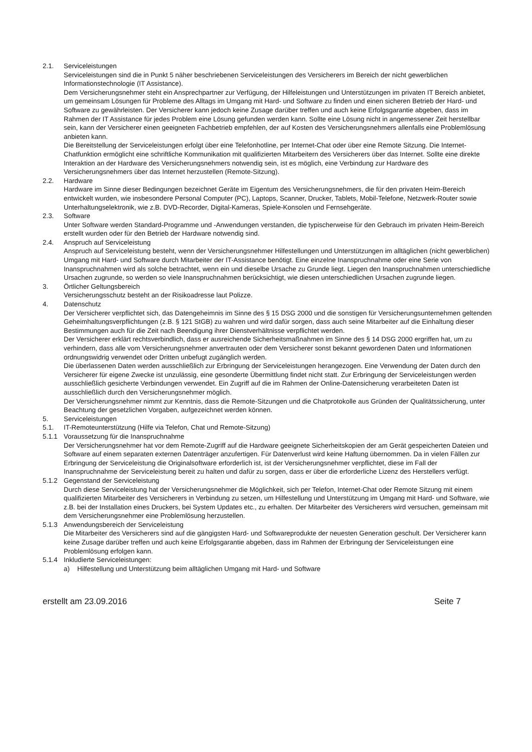2.1. Serviceleistungen
Serviceleistungen sind die in Punkt 5 näher beschriebenen Serviceleistungen des Versicherers im Bereich der nicht gewerblichen Informationstechnologie (IT Assistance).
Dem Versicherungsnehmer steht ein Ansprechpartner zur Verfügung, der Hilfeleistungen und Unterstützungen im privaten IT Bereich anbietet, um gemeinsam Lösungen für Probleme des Alltags im Umgang mit Hard- und Software zu finden und einen sicheren Betrieb der Hard- und Software zu gewährleisten. Der Versicherer kann jedoch keine Zusage darüber treffen und auch keine Erfolgsgarantie abgeben, dass im Rahmen der IT Assistance für jedes Problem eine Lösung gefunden werden kann. Sollte eine Lösung nicht in angemessener Zeit herstellbar sein, kann der Versicherer einen geeigneten Fachbetrieb empfehlen, der auf Kosten des Versicherungsnehmers allenfalls eine Problemlösung anbieten kann.
Die Bereitstellung der Serviceleistungen erfolgt über eine Telefonhotline, per Internet-Chat oder über eine Remote Sitzung. Die Internet-Chatfunktion ermöglicht eine schriftliche Kommunikation mit qualifizierten Mitarbeitern des Versicherers über das Internet. Sollte eine direkte Interaktion an der Hardware des Versicherungsnehmers notwendig sein, ist es möglich, eine Verbindung zur Hardware des Versicherungsnehmers über das Internet herzustellen (Remote-Sitzung).
2.2. Hardware
Hardware im Sinne dieser Bedingungen bezeichnet Geräte im Eigentum des Versicherungsnehmers, die für den privaten Heim-Bereich entwickelt wurden, wie insbesondere Personal Computer (PC), Laptops, Scanner, Drucker, Tablets, Mobil-Telefone, Netzwerk-Router sowie Unterhaltungselektronik, wie z.B. DVD-Recorder, Digital-Kameras, Spiele-Konsolen und Fernsehgeräte.
2.3. Software
Unter Software werden Standard-Programme und -Anwendungen verstanden, die typischerweise für den Gebrauch im privaten Heim-Bereich erstellt wurden oder für den Betrieb der Hardware notwendig sind.
2.4. Anspruch auf Serviceleistung
Anspruch auf Serviceleistung besteht, wenn der Versicherungsnehmer Hilfestellungen und Unterstützungen im alltäglichen (nicht gewerblichen) Umgang mit Hard- und Software durch Mitarbeiter der IT-Assistance benötigt. Eine einzelne Inanspruchnahme oder eine Serie von Inanspruchnahmen wird als solche betrachtet, wenn ein und dieselbe Ursache zu Grunde liegt. Liegen den Inanspruchnahmen unterschiedliche Ursachen zugrunde, so werden so viele Inanspruchnahmen berücksichtigt, wie diesen unterschiedlichen Ursachen zugrunde liegen.
3. Örtlicher Geltungsbereich
Versicherungsschutz besteht an der Risikoadresse laut Polizze.
4. Datenschutz
Der Versicherer verpflichtet sich, das Datengeheimnis im Sinne des § 15 DSG 2000 und die sonstigen für Versicherungsunternehmen geltenden Geheimhaltungsverpflichtungen (z.B. § 121 StGB) zu wahren und wird dafür sorgen, dass auch seine Mitarbeiter auf die Einhaltung dieser Bestimmungen auch für die Zeit nach Beendigung ihrer Dienstverhältnisse verpflichtet werden.
Der Versicherer erklärt rechtsverbindlich, dass er ausreichende Sicherheitsmaßnahmen im Sinne des § 14 DSG 2000 ergriffen hat, um zu verhindern, dass alle vom Versicherungsnehmer anvertrauten oder dem Versicherer sonst bekannt gewordenen Daten und Informationen ordnungswidrig verwendet oder Dritten unbefugt zugänglich werden.
Die überlassenen Daten werden ausschließlich zur Erbringung der Serviceleistungen herangezogen. Eine Verwendung der Daten durch den Versicherer für eigene Zwecke ist unzulässig, eine gesonderte Übermittlung findet nicht statt. Zur Erbringung der Serviceleistungen werden ausschließlich gesicherte Verbindungen verwendet. Ein Zugriff auf die im Rahmen der Online-Datensicherung verarbeiteten Daten ist ausschließlich durch den Versicherungsnehmer möglich.
Der Versicherungsnehmer nimmt zur Kenntnis, dass die Remote-Sitzungen und die Chatprotokolle aus Gründen der Qualitätssicherung, unter Beachtung der gesetzlichen Vorgaben, aufgezeichnet werden können.
5. Serviceleistungen
5.1. IT-Remoteunterstützung (Hilfe via Telefon, Chat und Remote-Sitzung)
5.1.1 Voraussetzung für die Inanspruchnahme
Der Versicherungsnehmer hat vor dem Remote-Zugriff auf die Hardware geeignete Sicherheitskopien der am Gerät gespeicherten Dateien und Software auf einem separaten externen Datenträger anzufertigen. Für Datenverlust wird keine Haftung übernommen. Da in vielen Fällen zur Erbringung der Serviceleistung die Originalsoftware erforderlich ist, ist der Versicherungsnehmer verpflichtet, diese im Fall der Inanspruchnahme der Serviceleistung bereit zu halten und dafür zu sorgen, dass er über die erforderliche Lizenz des Herstellers verfügt.
5.1.2 Gegenstand der Serviceleistung
Durch diese Serviceleistung hat der Versicherungsnehmer die Möglichkeit, sich per Telefon, Internet-Chat oder Remote Sitzung mit einem qualifizierten Mitarbeiter des Versicherers in Verbindung zu setzen, um Hilfestellung und Unterstützung im Umgang mit Hard- und Software, wie z.B. bei der Installation eines Druckers, bei System Updates etc., zu erhalten. Der Mitarbeiter des Versicherers wird versuchen, gemeinsam mit dem Versicherungsnehmer eine Problemlösung herzustellen.
5.1.3 Anwendungsbereich der Serviceleistung
Die Mitarbeiter des Versicherers sind auf die gängigsten Hard- und Softwareprodukte der neuesten Generation geschult. Der Versicherer kann keine Zusage darüber treffen und auch keine Erfolgsgarantie abgeben, dass im Rahmen der Erbringung der Serviceleistungen eine Problemlösung erfolgen kann.
5.1.4 Inkludierte Serviceleistungen:
a) Hilfestellung und Unterstützung beim alltäglichen Umgang mit Hard- und Software
erstellt am 23.09.2016 Seite 7